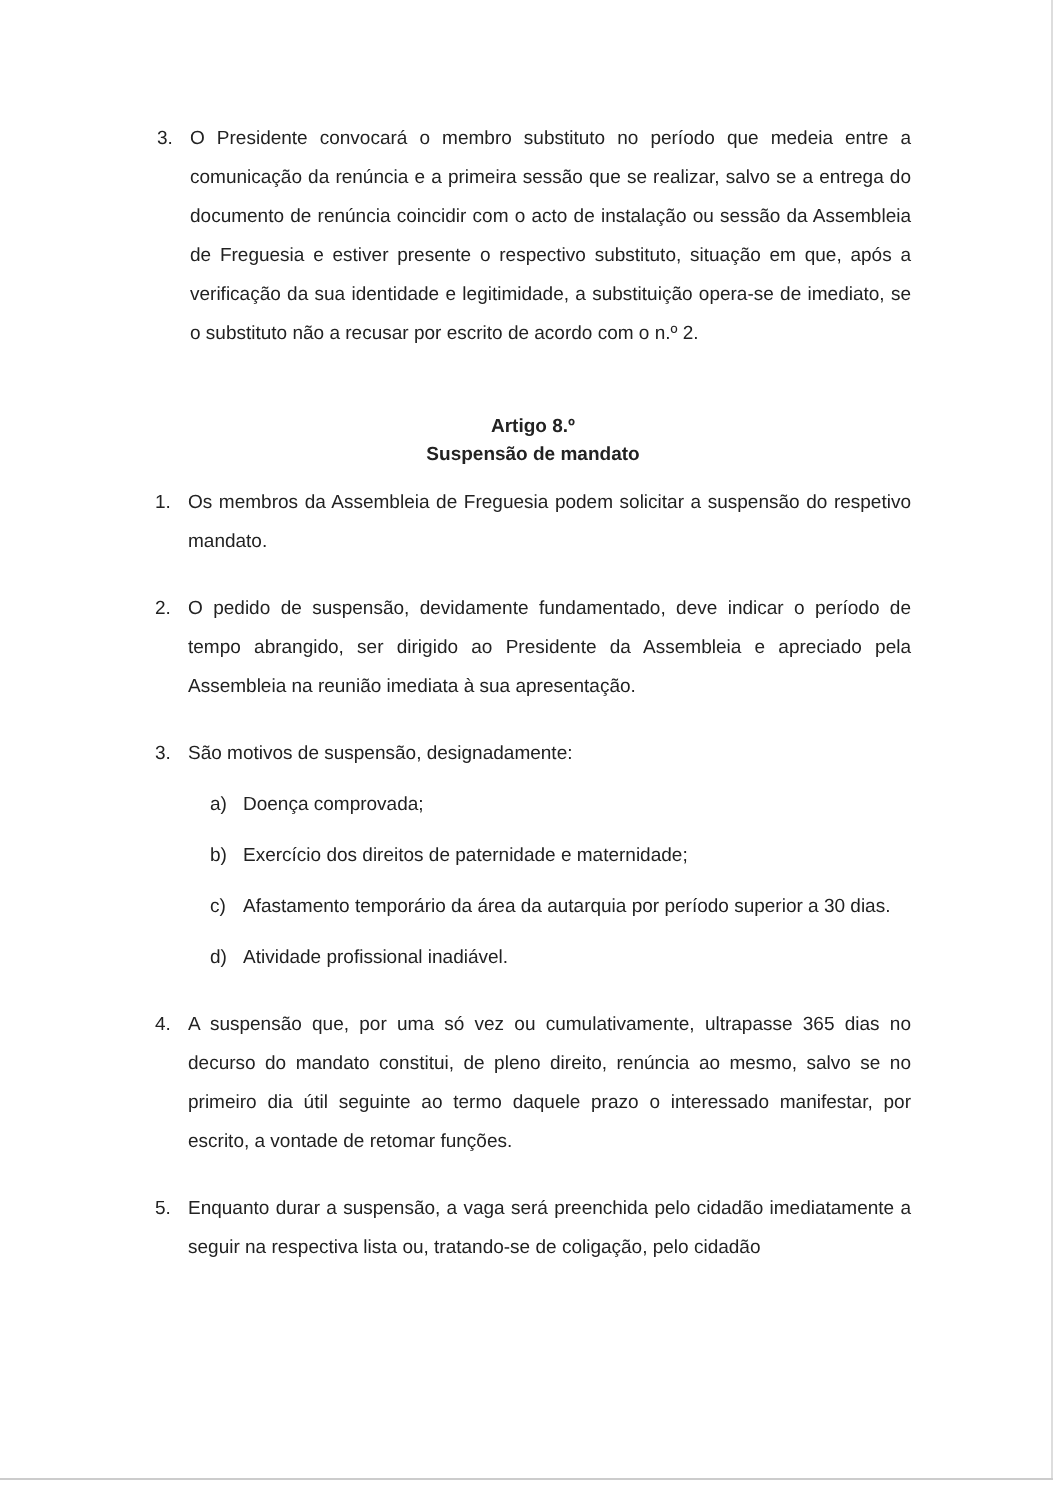3. O Presidente convocará o membro substituto no período que medeia entre a comunicação da renúncia e a primeira sessão que se realizar, salvo se a entrega do documento de renúncia coincidir com o acto de instalação ou sessão da Assembleia de Freguesia e estiver presente o respectivo substituto, situação em que, após a verificação da sua identidade e legitimidade, a substituição opera-se de imediato, se o substituto não a recusar por escrito de acordo com o n.º 2.
Artigo 8.º
Suspensão de mandato
1. Os membros da Assembleia de Freguesia podem solicitar a suspensão do respetivo mandato.
2. O pedido de suspensão, devidamente fundamentado, deve indicar o período de tempo abrangido, ser dirigido ao Presidente da Assembleia e apreciado pela Assembleia na reunião imediata à sua apresentação.
3. São motivos de suspensão, designadamente:
a) Doença comprovada;
b) Exercício dos direitos de paternidade e maternidade;
c) Afastamento temporário da área da autarquia por período superior a 30 dias.
d) Atividade profissional inadiável.
4. A suspensão que, por uma só vez ou cumulativamente, ultrapasse 365 dias no decurso do mandato constitui, de pleno direito, renúncia ao mesmo, salvo se no primeiro dia útil seguinte ao termo daquele prazo o interessado manifestar, por escrito, a vontade de retomar funções.
5. Enquanto durar a suspensão, a vaga será preenchida pelo cidadão imediatamente a seguir na respectiva lista ou, tratando-se de coligação, pelo cidadão